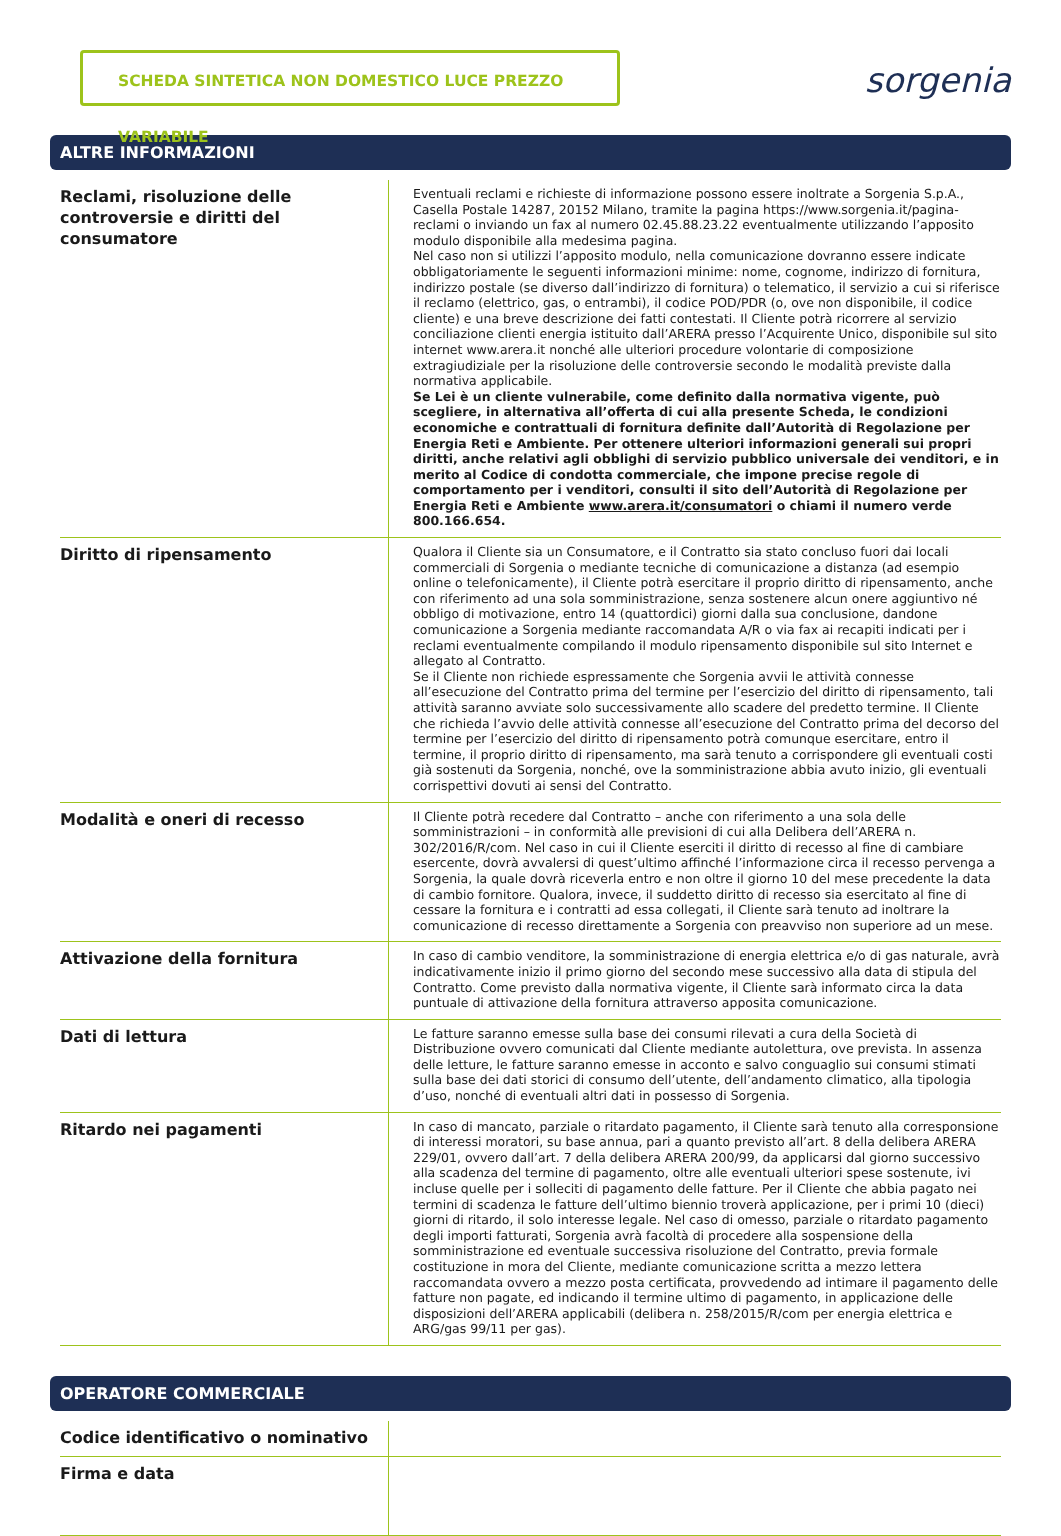SCHEDA SINTETICA NON DOMESTICO LUCE PREZZO VARIABILE
sorgenia
ALTRE INFORMAZIONI
| Reclami, risoluzione delle controversie e diritti del consumatore | Eventuali reclami e richieste di informazione possono essere inoltrate a Sorgenia S.p.A., Casella Postale 14287, 20152 Milano, tramite la pagina https://www.sorgenia.it/pagina-reclami o inviando un fax al numero 02.45.88.23.22 eventualmente utilizzando l’apposito modulo disponibile alla medesima pagina. Nel caso non si utilizzi l’apposito modulo, nella comunicazione dovranno essere indicate obbligatoriamente le seguenti informazioni minime: nome, cognome, indirizzo di fornitura, indirizzo postale (se diverso dall’indirizzo di fornitura) o telematico, il servizio a cui si riferisce il reclamo (elettrico, gas, o entrambi), il codice POD/PDR (o, ove non disponibile, il codice cliente) e una breve descrizione dei fatti contestati. Il Cliente potrà ricorrere al servizio conciliazione clienti energia istituito dall’ARERA presso l’Acquirente Unico, disponibile sul sito internet www.arera.it nonché alle ulteriori procedure volontarie di composizione extragiudiziale per la risoluzione delle controversie secondo le modalità previste dalla normativa applicabile. Se Lei è un cliente vulnerabile, come definito dalla normativa vigente, può scegliere, in alternativa all’offerta di cui alla presente Scheda, le condizioni economiche e contrattuali di fornitura definite dall’Autorità di Regolazione per Energia Reti e Ambiente. Per ottenere ulteriori informazioni generali sui propri diritti, anche relativi agli obblighi di servizio pubblico universale dei venditori, e in merito al Codice di condotta commerciale, che impone precise regole di comportamento per i venditori, consulti il sito dell’Autorità di Regolazione per Energia Reti e Ambiente www.arera.it/consumatori o chiami il numero verde 800.166.654. |
| Diritto di ripensamento | Qualora il Cliente sia un Consumatore, e il Contratto sia stato concluso fuori dai locali commerciali di Sorgenia o mediante tecniche di comunicazione a distanza (ad esempio online o telefonicamente), il Cliente potrà esercitare il proprio diritto di ripensamento, anche con riferimento ad una sola somministrazione, senza sostenere alcun onere aggiuntivo né obbligo di motivazione, entro 14 (quattordici) giorni dalla sua conclusione, dandone comunicazione a Sorgenia mediante raccomandata A/R o via fax ai recapiti indicati per i reclami eventualmente compilando il modulo ripensamento disponibile sul sito Internet e allegato al Contratto. Se il Cliente non richiede espressamente che Sorgenia avvii le attività connesse all’esecuzione del Contratto prima del termine per l’esercizio del diritto di ripensamento, tali attività saranno avviate solo successivamente allo scadere del predetto termine. Il Cliente che richieda l’avvio delle attività connesse all’esecuzione del Contratto prima del decorso del termine per l’esercizio del diritto di ripensamento potrà comunque esercitare, entro il termine, il proprio diritto di ripensamento, ma sarà tenuto a corrispondere gli eventuali costi già sostenuti da Sorgenia, nonché, ove la somministrazione abbia avuto inizio, gli eventuali corrispettivi dovuti ai sensi del Contratto. |
| Modalità e oneri di recesso | Il Cliente potrà recedere dal Contratto – anche con riferimento a una sola delle somministrazioni – in conformità alle previsioni di cui alla Delibera dell’ARERA n. 302/2016/R/com. Nel caso in cui il Cliente eserciti il diritto di recesso al fine di cambiare esercente, dovrà avvalersi di quest’ultimo affinché l’informazione circa il recesso pervenga a Sorgenia, la quale dovrà riceverla entro e non oltre il giorno 10 del mese precedente la data di cambio fornitore. Qualora, invece, il suddetto diritto di recesso sia esercitato al fine di cessare la fornitura e i contratti ad essa collegati, il Cliente sarà tenuto ad inoltrare la comunicazione di recesso direttamente a Sorgenia con preavviso non superiore ad un mese. |
| Attivazione della fornitura | In caso di cambio venditore, la somministrazione di energia elettrica e/o di gas naturale, avrà indicativamente inizio il primo giorno del secondo mese successivo alla data di stipula del Contratto. Come previsto dalla normativa vigente, il Cliente sarà informato circa la data puntuale di attivazione della fornitura attraverso apposita comunicazione. |
| Dati di lettura | Le fatture saranno emesse sulla base dei consumi rilevati a cura della Società di Distribuzione ovvero comunicati dal Cliente mediante autolettura, ove prevista. In assenza delle letture, le fatture saranno emesse in acconto e salvo conguaglio sui consumi stimati sulla base dei dati storici di consumo dell’utente, dell’andamento climatico, alla tipologia d’uso, nonché di eventuali altri dati in possesso di Sorgenia. |
| Ritardo nei pagamenti | In caso di mancato, parziale o ritardato pagamento, il Cliente sarà tenuto alla corresponsione di interessi moratori, su base annua, pari a quanto previsto all’art. 8 della delibera ARERA 229/01, ovvero dall’art. 7 della delibera ARERA 200/99, da applicarsi dal giorno successivo alla scadenza del termine di pagamento, oltre alle eventuali ulteriori spese sostenute, ivi incluse quelle per i solleciti di pagamento delle fatture. Per il Cliente che abbia pagato nei termini di scadenza le fatture dell’ultimo biennio troverà applicazione, per i primi 10 (dieci) giorni di ritardo, il solo interesse legale. Nel caso di omesso, parziale o ritardato pagamento degli importi fatturati, Sorgenia avrà facoltà di procedere alla sospensione della somministrazione ed eventuale successiva risoluzione del Contratto, previa formale costituzione in mora del Cliente, mediante comunicazione scritta a mezzo lettera raccomandata ovvero a mezzo posta certificata, provvedendo ad intimare il pagamento delle fatture non pagate, ed indicando il termine ultimo di pagamento, in applicazione delle disposizioni dell’ARERA applicabili (delibera n. 258/2015/R/com per energia elettrica e ARG/gas 99/11 per gas). |
OPERATORE COMMERCIALE
| Codice identificativo o nominativo | |
| Firma e data | |